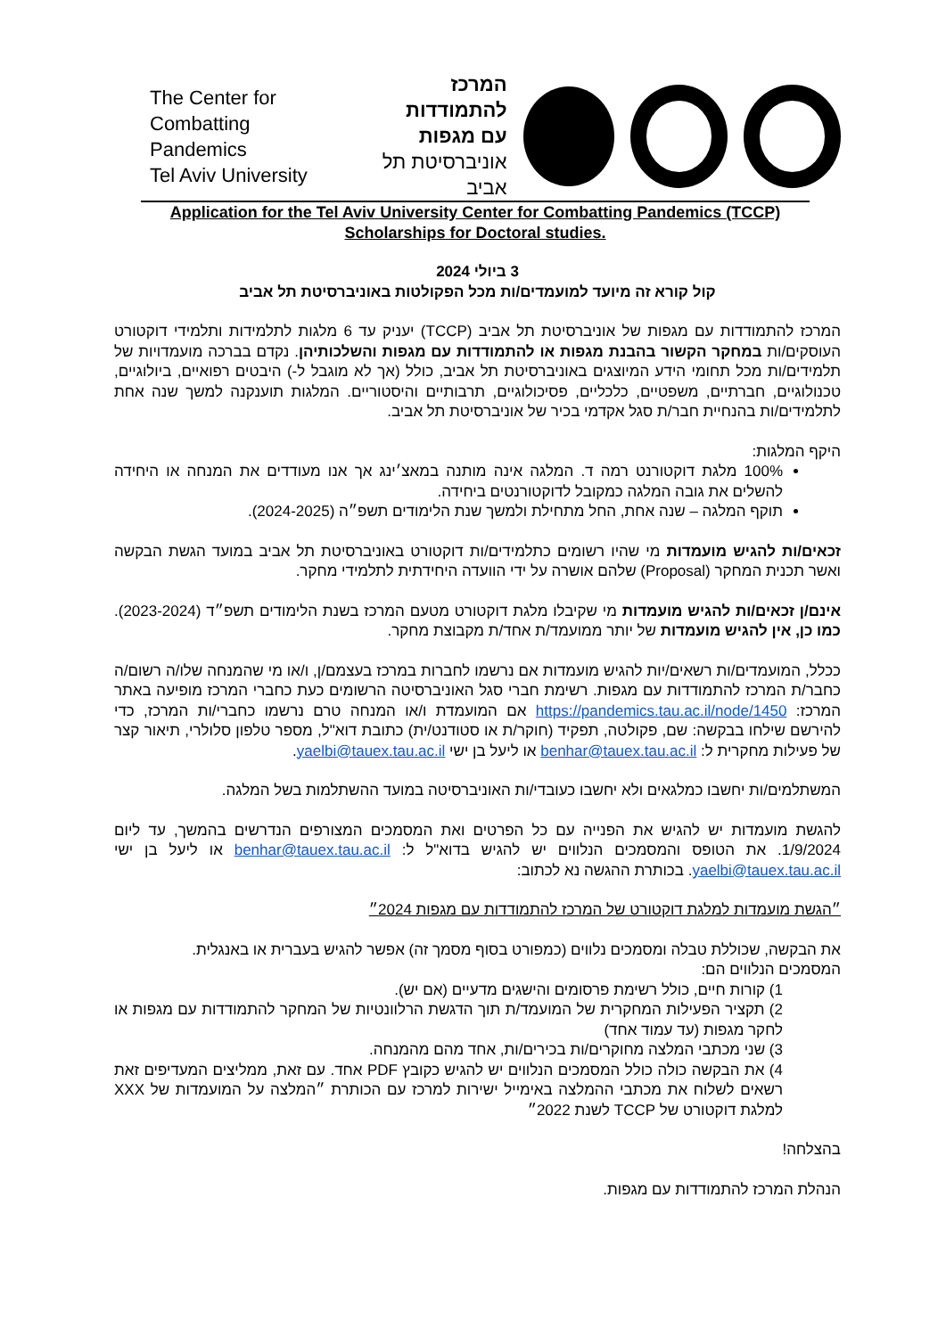The Center for
Combatting Pandemics
Tel Aviv University
המרכז להתמודדות
עם מגפות
אוניברסיטת תל אביב
Application for the Tel Aviv University Center for Combatting Pandemics (TCCP)
Scholarships for Doctoral studies.
3 ביולי 2024
קול קורא זה מיועד למועמדים/ות מכל הפקולטות באוניברסיטת תל אביב
המרכז להתמודדות עם מגפות של אוניברסיטת תל אביב (TCCP) יעניק עד 6 מלגות לתלמידות ותלמידי דוקטורט העוסקים/ות במחקר הקשור בהבנת מגפות או להתמודדות עם מגפות והשלכותיהן. נקדם בברכה מועמדויות של תלמידים/ות מכל תחומי הידע המיוצגים באוניברסיטת תל אביב, כולל (אך לא מוגבל ל-) היבטים רפואיים, ביולוגיים, טכנולוגיים, חברתיים, משפטיים, כלכליים, פסיכולוגיים, תרבותיים והיסטוריים. המלגות תוענקנה למשך שנה אחת לתלמידים/ות בהנחיית חבר/ת סגל אקדמי בכיר של אוניברסיטת תל אביב.
היקף המלגות:
100% מלגת דוקטורנט רמה ד. המלגה אינה מותנה במאצ׳ינג אך אנו מעודדים את המנחה או היחידה להשלים את גובה המלגה כמקובל לדוקטורנטים ביחידה.
תוקף המלגה – שנה אחת, החל מתחילת ולמשך שנת הלימודים תשפ״ה (2024-2025).
זכאים/ות להגיש מועמדות מי שהיו רשומים כתלמידים/ות דוקטורט באוניברסיטת תל אביב במועד הגשת הבקשה ואשר תכנית המחקר (Proposal) שלהם אושרה על ידי הוועדה היחידתית לתלמידי מחקר.
אינם/ן זכאים/ות להגיש מועמדות מי שקיבלו מלגת דוקטורט מטעם המרכז בשנת הלימודים תשפ״ד (2023-2024). כמו כן, אין להגיש מועמדות של יותר ממועמד/ת אחד/ת מקבוצת מחקר.
ככלל, המועמדים/ות רשאים/יות להגיש מועמדות אם נרשמו לחברות במרכז בעצמם/ן, ו/או מי שהמנחה שלו/ה רשום/ה כחבר/ת המרכז להתמודדות עם מגפות. רשימת חברי סגל האוניברסיטה הרשומים כעת כחברי המרכז מופיעה באתר המרכז: https://pandemics.tau.ac.il/node/1450 אם המועמדת ו/או המנחה טרם נרשמו כחברי/ות המרכז, כדי להירשם שילחו בבקשה: שם, פקולטה, תפקיד (חוקר/ת או סטודנט/ית) כתובת דוא"ל, מספר טלפון סלולרי, תיאור קצר של פעילות מחקרית ל: benhar@tauex.tau.ac.il או ליעל בן ישי yaelbi@tauex.tau.ac.il.
המשתלמים/ות יחשבו כמלגאים ולא יחשבו כעובדי/ות האוניברסיטה במועד ההשתלמות בשל המלגה.
להגשת מועמדות יש להגיש את הפנייה עם כל הפרטים ואת המסמכים המצורפים הנדרשים בהמשך, עד ליום 1/9/2024. את הטופס והמסמכים הנלווים יש להגיש בדוא"ל ל: benhar@tauex.tau.ac.il או ליעל בן ישי yaelbi@tauex.tau.ac.il. בכותרת ההגשה נא לכתוב:
״הגשת מועמדות למלגת דוקטורט של המרכז להתמודדות עם מגפות 2024״
את הבקשה, שכוללת טבלה ומסמכים נלווים (כמפורט בסוף מסמך זה) אפשר להגיש בעברית או באנגלית.
המסמכים הנלווים הם:
1) קורות חיים, כולל רשימת פרסומים והישגים מדעיים (אם יש).
2) תקציר הפעילות המחקרית של המועמד/ת תוך הדגשת הרלוונטיות של המחקר להתמודדות עם מגפות או לחקר מגפות (עד עמוד אחד)
3) שני מכתבי המלצה מחוקרים/ות בכירים/ות, אחד מהם מהמנחה.
4) את הבקשה כולה כולל המסמכים הנלווים יש להגיש כקובץ PDF אחד. עם זאת, ממליצים המעדיפים זאת רשאים לשלוח את מכתבי ההמלצה באימייל ישירות למרכז עם הכותרת ״המלצה על המועמדות של XXX למלגת דוקטורט של TCCP לשנת 2022״
בהצלחה!
הנהלת המרכז להתמודדות עם מגפות.